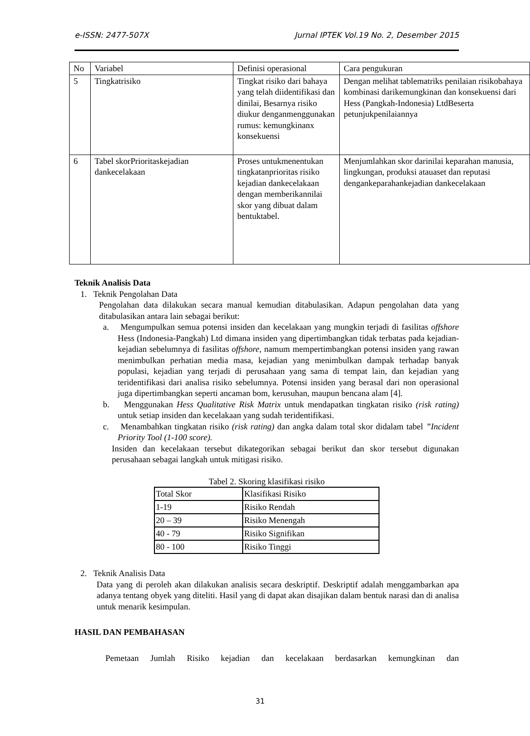e-ISSN: 2477-507X Jurnal IPTEK Vol.19 No. 2, Desember 2015
| No | Variabel | Definisi operasional | Cara pengukuran |
| 5 | Tingkatrisiko | Tingkat risiko dari bahaya yang telah diidentifikasi dan dinilai, Besarnya risiko diukur denganmenggunakan rumus: kemungkinanx konsekuensi | Dengan melihat tablematriks penilaian risikobahaya kombinasi darikemungkinan dan konsekuensi dari Hess (Pangkah-Indonesia) LtdBeserta petunjukpenilaiannya |
| 6 | Tabel skorPrioritaskejadian dankecelakaan | Proses untukmenentukan tingkatanprioritas risiko kejadian dankecelakaan dengan memberikannilai skor yang dibuat dalam bentuktabel. | Menjumlahkan skor darinilai keparahan manusia, lingkungan, produksi atauaset dan reputasi dengankeparahankejadian dankecelakaan |
Teknik Analisis Data
1. Teknik Pengolahan Data
Pengolahan data dilakukan secara manual kemudian ditabulasikan. Adapun pengolahan data yang ditabulasikan antara lain sebagai berikut:
a. Mengumpulkan semua potensi insiden dan kecelakaan yang mungkin terjadi di fasilitas offshore Hess (Indonesia-Pangkah) Ltd dimana insiden yang dipertimbangkan tidak terbatas pada kejadian-kejadian sebelumnya di fasilitas offshore, namum mempertimbangkan potensi insiden yang rawan menimbulkan perhatian media masa, kejadian yang menimbulkan dampak terhadap banyak populasi, kejadian yang terjadi di perusahaan yang sama di tempat lain, dan kejadian yang teridentifikasi dari analisa risiko sebelumnya. Potensi insiden yang berasal dari non operasional juga dipertimbangkan seperti ancaman bom, kerusuhan, maupun bencana alam [4].
b. Menggunakan Hess Qualitative Risk Matrix untuk mendapatkan tingkatan risiko (risk rating) untuk setiap insiden dan kecelakaan yang sudah teridentifikasi.
c. Menambahkan tingkatan risiko (risk rating) dan angka dalam total skor didalam tabel ”Incident Priority Tool (1-100 score).
Insiden dan kecelakaan tersebut dikategorikan sebagai berikut dan skor tersebut digunakan perusahaan sebagai langkah untuk mitigasi risiko.
Tabel 2. Skoring klasifikasi risiko
| Total Skor | Klasifikasi Risiko |
| 1-19 | Risiko Rendah |
| 20 – 39 | Risiko Menengah |
| 40 - 79 | Risiko Signifikan |
| 80 - 100 | Risiko Tinggi |
2. Teknik Analisis Data
Data yang di peroleh akan dilakukan analisis secara deskriptif. Deskriptif adalah menggambarkan apa adanya tentang obyek yang diteliti. Hasil yang di dapat akan disajikan dalam bentuk narasi dan di analisa untuk menarik kesimpulan.
HASIL DAN PEMBAHASAN
Pemetaan Jumlah Risiko kejadian dan kecelakaan berdasarkan kemungkinan dan
31